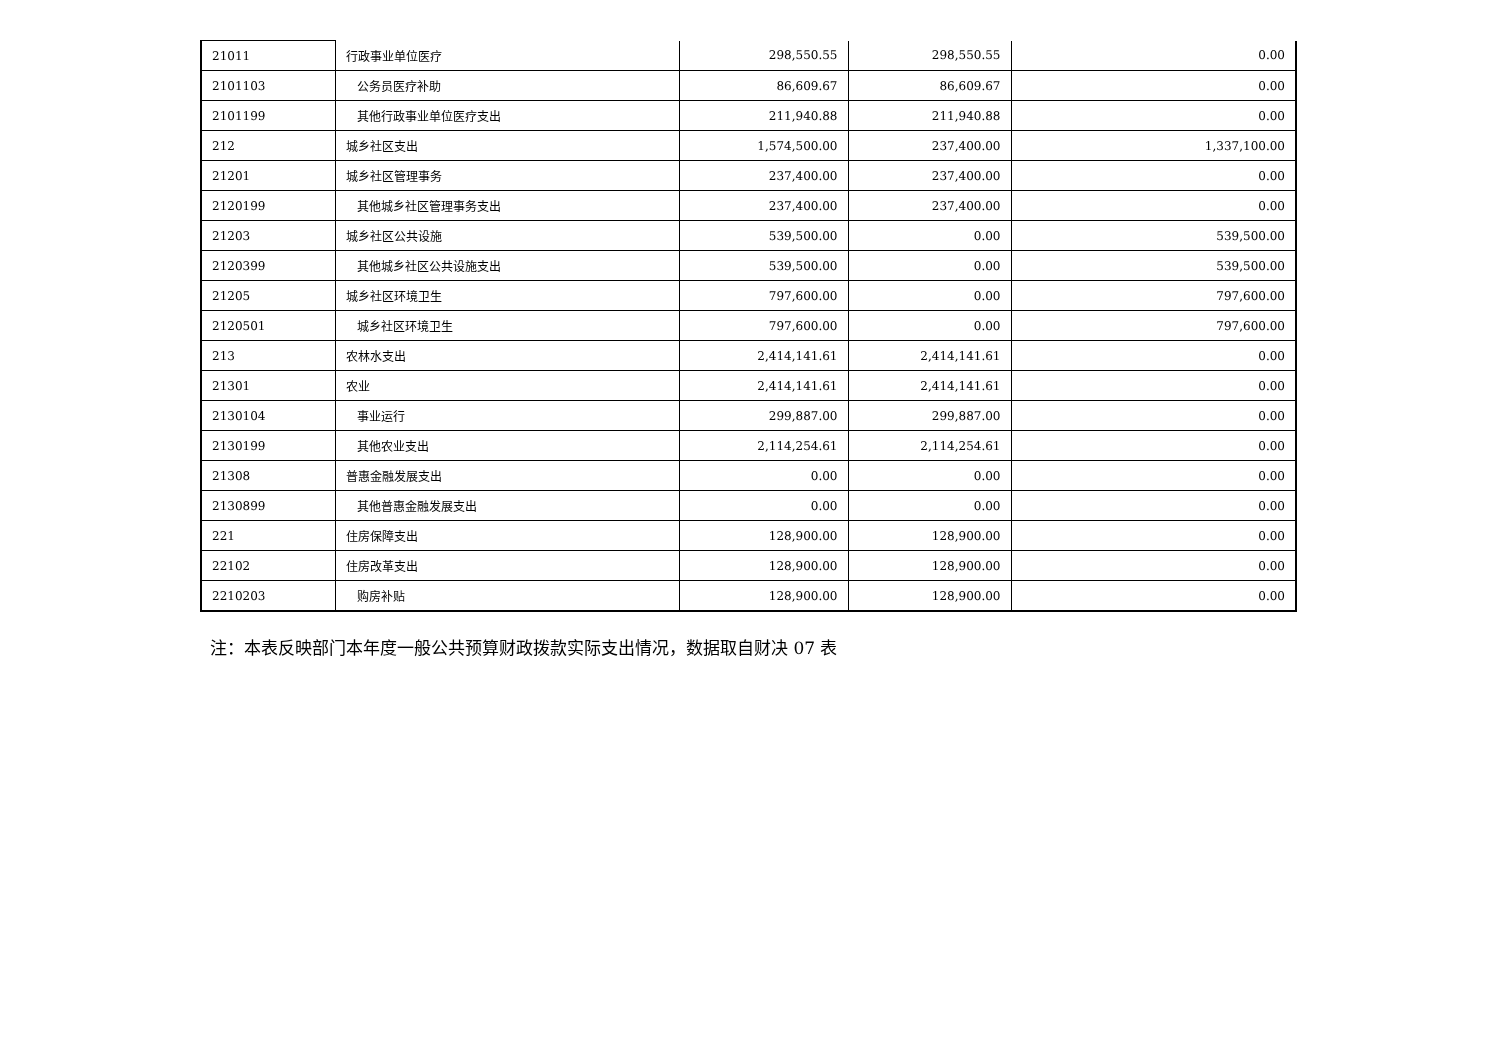| 21011 | 行政事业单位医疗 | 298,550.55 | 298,550.55 | 0.00 |
| 2101103 | 公务员医疗补助 | 86,609.67 | 86,609.67 | 0.00 |
| 2101199 | 其他行政事业单位医疗支出 | 211,940.88 | 211,940.88 | 0.00 |
| 212 | 城乡社区支出 | 1,574,500.00 | 237,400.00 | 1,337,100.00 |
| 21201 | 城乡社区管理事务 | 237,400.00 | 237,400.00 | 0.00 |
| 2120199 | 其他城乡社区管理事务支出 | 237,400.00 | 237,400.00 | 0.00 |
| 21203 | 城乡社区公共设施 | 539,500.00 | 0.00 | 539,500.00 |
| 2120399 | 其他城乡社区公共设施支出 | 539,500.00 | 0.00 | 539,500.00 |
| 21205 | 城乡社区环境卫生 | 797,600.00 | 0.00 | 797,600.00 |
| 2120501 | 城乡社区环境卫生 | 797,600.00 | 0.00 | 797,600.00 |
| 213 | 农林水支出 | 2,414,141.61 | 2,414,141.61 | 0.00 |
| 21301 | 农业 | 2,414,141.61 | 2,414,141.61 | 0.00 |
| 2130104 | 事业运行 | 299,887.00 | 299,887.00 | 0.00 |
| 2130199 | 其他农业支出 | 2,114,254.61 | 2,114,254.61 | 0.00 |
| 21308 | 普惠金融发展支出 | 0.00 | 0.00 | 0.00 |
| 2130899 | 其他普惠金融发展支出 | 0.00 | 0.00 | 0.00 |
| 221 | 住房保障支出 | 128,900.00 | 128,900.00 | 0.00 |
| 22102 | 住房改革支出 | 128,900.00 | 128,900.00 | 0.00 |
| 2210203 | 购房补贴 | 128,900.00 | 128,900.00 | 0.00 |
注：本表反映部门本年度一般公共预算财政拨款实际支出情况，数据取自财决 07 表